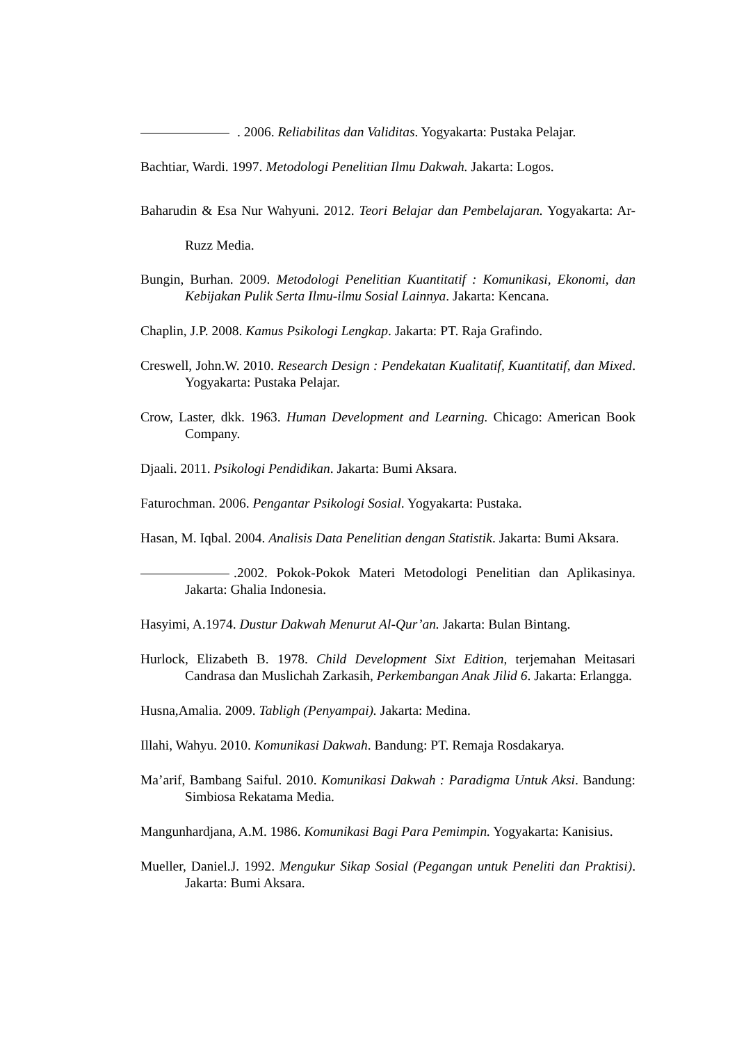. 2006. Reliabilitas dan Validitas. Yogyakarta: Pustaka Pelajar.
Bachtiar, Wardi. 1997. Metodologi Penelitian Ilmu Dakwah. Jakarta: Logos.
Baharudin & Esa Nur Wahyuni. 2012. Teori Belajar dan Pembelajaran. Yogyakarta: Ar-Ruzz Media.
Bungin, Burhan. 2009. Metodologi Penelitian Kuantitatif : Komunikasi, Ekonomi, dan Kebijakan Pulik Serta Ilmu-ilmu Sosial Lainnya. Jakarta: Kencana.
Chaplin, J.P. 2008. Kamus Psikologi Lengkap. Jakarta: PT. Raja Grafindo.
Creswell, John.W. 2010. Research Design : Pendekatan Kualitatif, Kuantitatif, dan Mixed. Yogyakarta: Pustaka Pelajar.
Crow, Laster, dkk. 1963. Human Development and Learning. Chicago: American Book Company.
Djaali. 2011. Psikologi Pendidikan. Jakarta: Bumi Aksara.
Faturochman. 2006. Pengantar Psikologi Sosial. Yogyakarta: Pustaka.
Hasan, M. Iqbal. 2004. Analisis Data Penelitian dengan Statistik. Jakarta: Bumi Aksara.
.2002. Pokok-Pokok Materi Metodologi Penelitian dan Aplikasinya. Jakarta: Ghalia Indonesia.
Hasyimi, A.1974. Dustur Dakwah Menurut Al-Qur’an. Jakarta: Bulan Bintang.
Hurlock, Elizabeth B. 1978. Child Development Sixt Edition, terjemahan Meitasari Candrasa dan Muslichah Zarkasih, Perkembangan Anak Jilid 6. Jakarta: Erlangga.
Husna,Amalia. 2009. Tabligh (Penyampai). Jakarta: Medina.
Illahi, Wahyu. 2010. Komunikasi Dakwah. Bandung: PT. Remaja Rosdakarya.
Ma’arif, Bambang Saiful. 2010. Komunikasi Dakwah : Paradigma Untuk Aksi. Bandung: Simbiosa Rekatama Media.
Mangunhardjana, A.M. 1986. Komunikasi Bagi Para Pemimpin. Yogyakarta: Kanisius.
Mueller, Daniel.J. 1992. Mengukur Sikap Sosial (Pegangan untuk Peneliti dan Praktisi). Jakarta: Bumi Aksara.